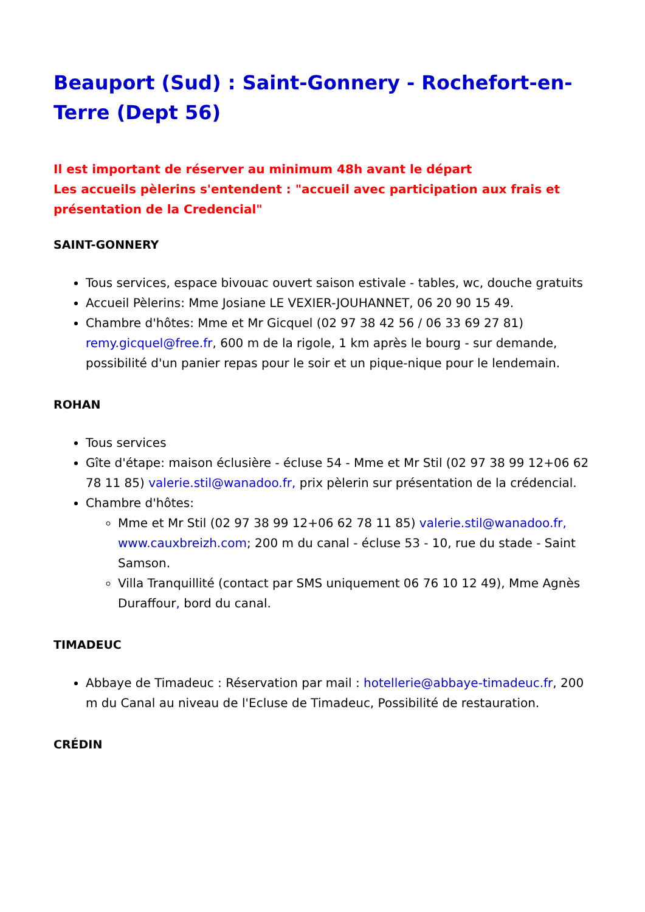Beauport (Sud) : Saint-Gonnery - Rochefort-en-Terre (Dept 56)
Il est important de réserver au minimum 48h avant le départ
Les accueils pèlerins s'entendent : "accueil avec participation aux frais et présentation de la Credencial"
SAINT-GONNERY
Tous services, espace bivouac ouvert saison estivale - tables, wc, douche gratuits
Accueil Pèlerins: Mme Josiane LE VEXIER-JOUHANNET, 06 20 90 15 49.
Chambre d'hôtes: Mme et Mr Gicquel (02 97 38 42 56 / 06 33 69 27 81) remy.gicquel@free.fr, 600 m de la rigole, 1 km après le bourg - sur demande, possibilité d'un panier repas pour le soir et un pique-nique pour le lendemain.
ROHAN
Tous services
Gîte d'étape: maison éclusière - écluse 54 - Mme et Mr Stil (02 97 38 99 12+06 62 78 11 85) valerie.stil@wanadoo.fr, prix pèlerin sur présentation de la crédencial.
Chambre d'hôtes:
Mme et Mr Stil (02 97 38 99 12+06 62 78 11 85) valerie.stil@wanadoo.fr, www.cauxbreizh.com; 200 m du canal - écluse 53 - 10, rue du stade - Saint Samson.
Villa Tranquillité (contact par SMS uniquement 06 76 10 12 49), Mme Agnès Duraffour, bord du canal.
TIMADEUC
Abbaye de Timadeuc : Réservation par mail : hotellerie@abbaye-timadeuc.fr, 200 m du Canal au niveau de l'Ecluse de Timadeuc, Possibilité de restauration.
CRÉDIN